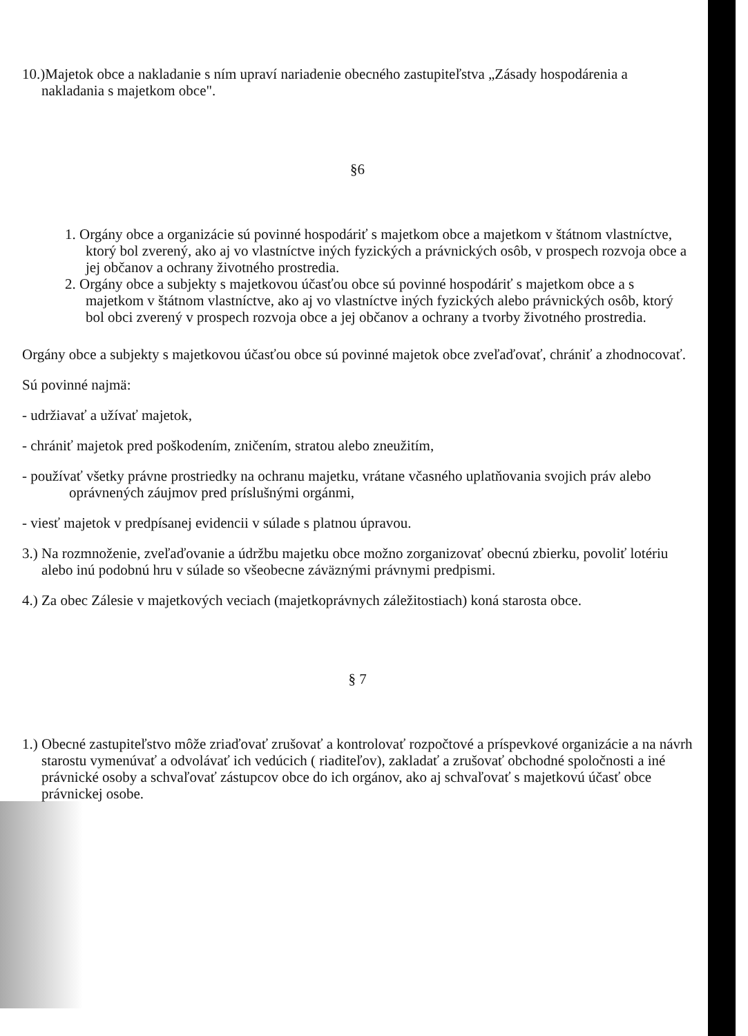10.)Majetok obce a nakladanie s ním upraví nariadenie obecného zastupiteľstva „Zásady hospodárenia a nakladania s majetkom obce".
§6
1. Orgány obce a organizácie sú povinné hospodáriť s majetkom obce a majetkom v štátnom vlastníctve, ktorý bol zverený, ako aj vo vlastníctve iných fyzických a právnických osôb, v prospech rozvoja obce a jej občanov a ochrany životného prostredia.
2. Orgány obce a subjekty s majetkovou účasťou obce sú povinné hospodáriť s majetkom obce a s majetkom v štátnom vlastníctve, ako aj vo vlastníctve iných fyzických alebo právnických osôb, ktorý bol obci zverený v prospech rozvoja obce a jej občanov a ochrany a tvorby životného prostredia.
Orgány obce a subjekty s majetkovou účasťou obce sú povinné majetok obce zveľaďovať, chrániť a zhodnocovať.
Sú povinné najmä:
- udržiavať a užívať majetok,
- chrániť majetok pred poškodením, zničením, stratou alebo zneužitím,
- používať všetky právne prostriedky na ochranu majetku, vrátane včasného uplatňovania svojich práv alebo oprávnených záujmov pred príslušnými orgánmi,
- viesť majetok v predpísanej evidencii v súlade s platnou úpravou.
3.) Na rozmnoženie, zveľaďovanie a údržbu majetku obce možno zorganizovať obecnú zbierku, povoliť lotériu alebo inú podobnú hru v súlade so všeobecne záväznými právnymi predpismi.
4.) Za obec Zálesie v majetkových veciach (majetkoprávnych záležitostiach) koná starosta obce.
§ 7
1.) Obecné zastupiteľstvo môže zriaďovať zrušovať a kontrolovať rozpočtové a príspevkové organizácie a na návrh starostu vymenúvať a odvolávať ich vedúcich ( riaditeľov), zakladať a zrušovať obchodné spoločnosti a iné právnické osoby a schvaľovať zástupcov obce do ich orgánov, ako aj schvaľovať s majetkovú účasť obce právnickej osobe.